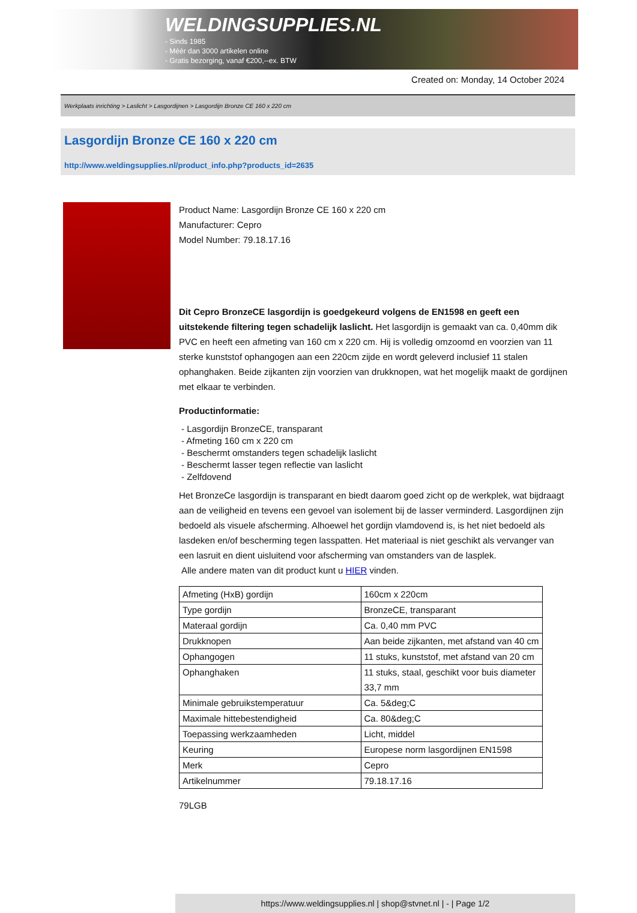WELDINGSUPPLIES.NL
- Sinds 1985
- Méér dan 3000 artikelen online
- Gratis bezorging, vanaf €200,--ex. BTW
Created on: Monday, 14 October 2024
Werkplaats inrichting > Laslicht > Lasgordijnen > Lasgordijn Bronze CE 160 x 220 cm
Lasgordijn Bronze CE 160 x 220 cm
http://www.weldingsupplies.nl/product_info.php?products_id=2635
Product Name: Lasgordijn Bronze CE 160 x 220 cm
Manufacturer: Cepro
Model Number: 79.18.17.16
Dit Cepro BronzeCE lasgordijn is goedgekeurd volgens de EN1598 en geeft een uitstekende filtering tegen schadelijk laslicht. Het lasgordijn is gemaakt van ca. 0,40mm dik PVC en heeft een afmeting van 160 cm x 220 cm. Hij is volledig omzoomd en voorzien van 11 sterke kunststof ophangogen aan een 220cm zijde en wordt geleverd inclusief 11 stalen ophanghaken. Beide zijkanten zijn voorzien van drukknopen, wat het mogelijk maakt de gordijnen met elkaar te verbinden.
Productinformatie:
- Lasgordijn BronzeCE, transparant
- Afmeting 160 cm x 220 cm
- Beschermt omstanders tegen schadelijk laslicht
- Beschermt lasser tegen reflectie van laslicht
- Zelfdovend
Het BronzeCe lasgordijn is transparant en biedt daarom goed zicht op de werkplek, wat bijdraagt aan de veiligheid en tevens een gevoel van isolement bij de lasser verminderd. Lasgordijnen zijn bedoeld als visuele afscherming. Alhoewel het gordijn vlamdovend is, is het niet bedoeld als lasdeken en/of bescherming tegen lasspatten. Het materiaal is niet geschikt als vervanger van een lasruit en dient uisluitend voor afscherming van omstanders van de lasplek.
Alle andere maten van dit product kunt u HIER vinden.
| Afmeting (HxB) gordijn | 160cm x 220cm |
| Type gordijn | BronzeCE, transparant |
| Materaal gordijn | Ca. 0,40 mm PVC |
| Drukknopen | Aan beide zijkanten, met afstand van 40 cm |
| Ophangogen | 11 stuks, kunststof, met afstand van 20 cm |
| Ophanghaken | 11 stuks, staal, geschikt voor buis diameter 33,7 mm |
| Minimale gebruikstemperatuur | Ca. 5&deg;C |
| Maximale hittebestendigheid | Ca. 80&deg;C |
| Toepassing werkzaamheden | Licht, middel |
| Keuring | Europese norm lasgordijnen EN1598 |
| Merk | Cepro |
| Artikelnummer | 79.18.17.16 |
79LGB
https://www.weldingsupplies.nl | shop@stvnet.nl | - | Page 1/2